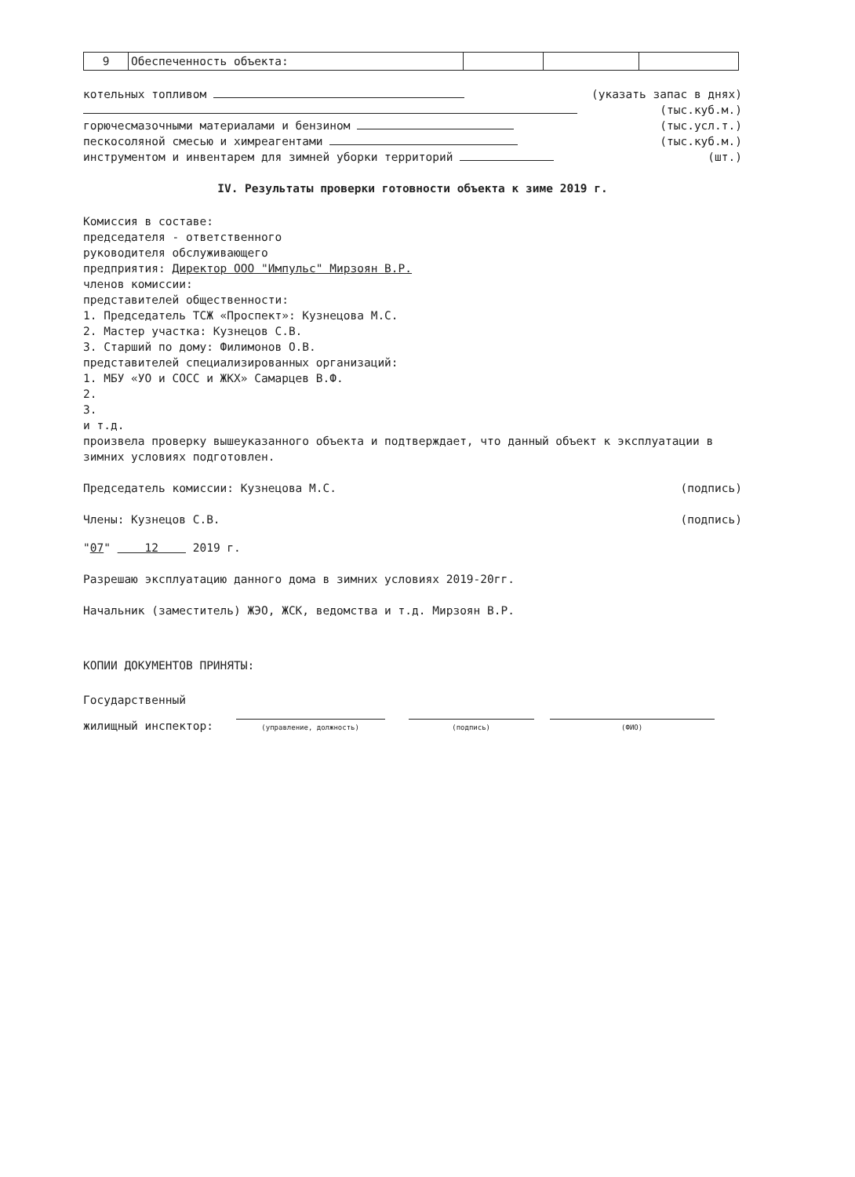| 9 | Обеспеченность объекта: | | | |
котельных топливом (указать запас в днях)
(тыс.куб.м.)
горючесмазочными материалами и бензином (тыс.усл.т.)
пескосоляной смесью и химреагентами (тыс.куб.м.)
инструментом и инвентарем для зимней уборки территорий (шт.)
IV. Результаты проверки готовности объекта к зиме 2019 г.
Комиссия в составе:
председателя - ответственного
руководителя обслуживающего
предприятия: Директор ООО "Импульс" Мирзоян В.Р.
членов комиссии:
представителей общественности:
1. Председатель ТСЖ «Проспект»: Кузнецова М.С.
2. Мастер участка: Кузнецов С.В.
3. Старший по дому: Филимонов О.В.
представителей специализированных организаций:
1. МБУ «УО и СОСС и ЖКХ» Самарцев В.Ф.
2.
3.
и т.д.
произвела проверку вышеуказанного объекта и подтверждает, что данный объект к эксплуатации в зимних условиях подготовлен.
Председатель комиссии: Кузнецова М.С. (подпись)
Члены: Кузнецов С.В. (подпись)
"07" 12 2019 г.
Разрешаю эксплуатацию данного дома в зимних условиях 2019-20гг.
Начальник (заместитель) ЖЭО, ЖСК, ведомства и т.д. Мирзоян В.Р.
КОПИИ ДОКУМЕНТОВ ПРИНЯТЫ:
Государственный
жилищный инспектор: (управление, должность) (подпись) (ФИО)